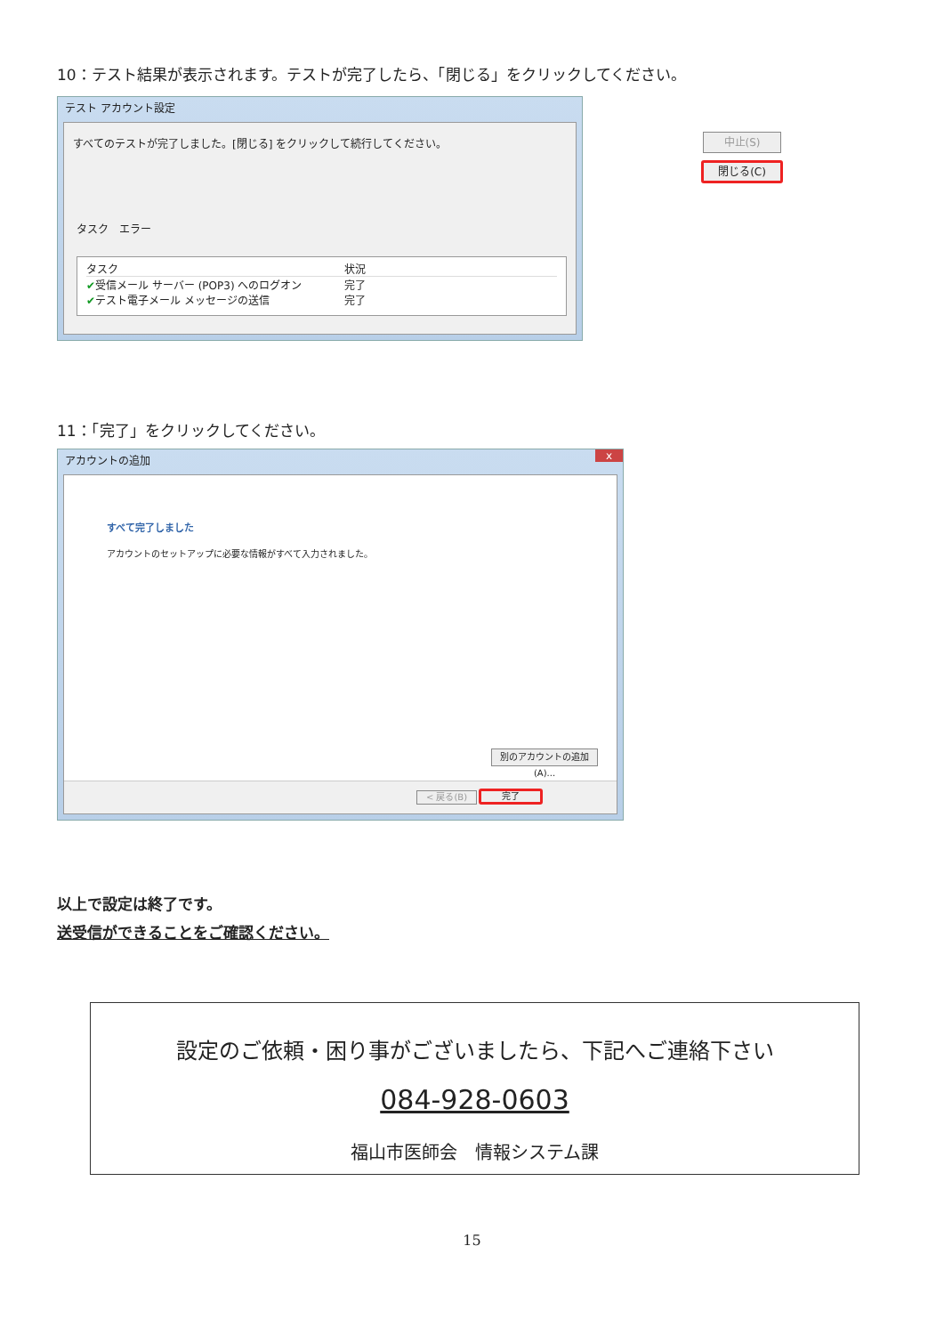10：テスト結果が表示されます。テストが完了したら、「閉じる」をクリックしてください。
テスト アカウント設定
すべてのテストが完了しました。[閉じる] をクリックして続行してください。
中止(S)
閉じる(C)
タスク　エラー
タスク 状況
✔受信メール サーバー (POP3) へのログオン 完了
✔テスト電子メール メッセージの送信 完了
11：「完了」をクリックしてください。
アカウントの追加 x
すべて完了しました
アカウントのセットアップに必要な情報がすべて入力されました。
別のアカウントの追加(A)...
< 戻る(B) 完了
以上で設定は終了です。
送受信ができることをご確認ください。
設定のご依頼・困り事がございましたら、下記へご連絡下さい
084-928-0603
福山市医師会　情報システム課
15